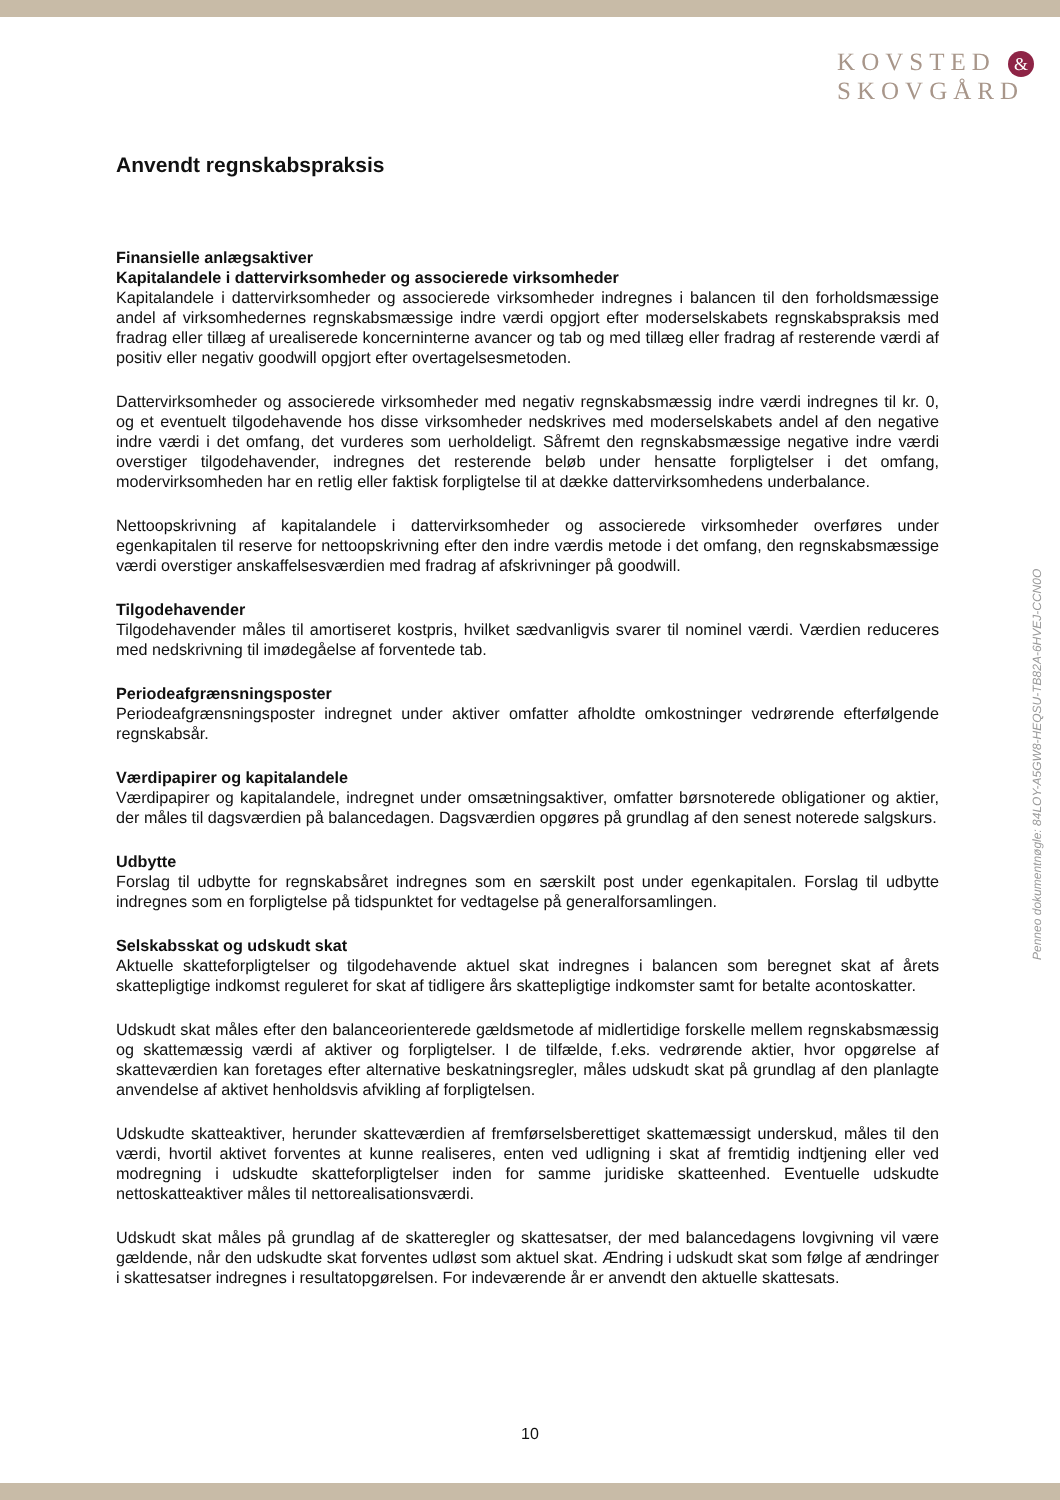KOVSTED &
SKOVGÅRD
Penneo dokumentnøgle: 84LOY-A5GW8-HEQSU-TB82A-6HVEJ-CCN0O
Anvendt regnskabspraksis
Finansielle anlægsaktiver
Kapitalandele i dattervirksomheder og associerede virksomheder
Kapitalandele i dattervirksomheder og associerede virksomheder indregnes i balancen til den forholdsmæssige andel af virksomhedernes regnskabsmæssige indre værdi opgjort efter moderselskabets regnskabspraksis med fradrag eller tillæg af urealiserede koncerninterne avancer og tab og med tillæg eller fradrag af resterende værdi af positiv eller negativ goodwill opgjort efter overtagelsesmetoden.
Dattervirksomheder og associerede virksomheder med negativ regnskabsmæssig indre værdi indregnes til kr. 0, og et eventuelt tilgodehavende hos disse virksomheder nedskrives med moderselskabets andel af den negative indre værdi i det omfang, det vurderes som uerholdeligt. Såfremt den regnskabsmæssige negative indre værdi overstiger tilgodehavender, indregnes det resterende beløb under hensatte forpligtelser i det omfang, modervirksomheden har en retlig eller faktisk forpligtelse til at dække dattervirksomhedens underbalance.
Nettoopskrivning af kapitalandele i dattervirksomheder og associerede virksomheder overføres under egenkapitalen til reserve for nettoopskrivning efter den indre værdis metode i det omfang, den regnskabsmæssige værdi overstiger anskaffelsesværdien med fradrag af afskrivninger på goodwill.
Tilgodehavender
Tilgodehavender måles til amortiseret kostpris, hvilket sædvanligvis svarer til nominel værdi. Værdien reduceres med nedskrivning til imødegåelse af forventede tab.
Periodeafgrænsningsposter
Periodeafgrænsningsposter indregnet under aktiver omfatter afholdte omkostninger vedrørende efterfølgende regnskabsår.
Værdipapirer og kapitalandele
Værdipapirer og kapitalandele, indregnet under omsætningsaktiver, omfatter børsnoterede obligationer og aktier, der måles til dagsværdien på balancedagen. Dagsværdien opgøres på grundlag af den senest noterede salgskurs.
Udbytte
Forslag til udbytte for regnskabsåret indregnes som en særskilt post under egenkapitalen. Forslag til udbytte indregnes som en forpligtelse på tidspunktet for vedtagelse på generalforsamlingen.
Selskabsskat og udskudt skat
Aktuelle skatteforpligtelser og tilgodehavende aktuel skat indregnes i balancen som beregnet skat af årets skattepligtige indkomst reguleret for skat af tidligere års skattepligtige indkomster samt for betalte acontoskatter.
Udskudt skat måles efter den balanceorienterede gældsmetode af midlertidige forskelle mellem regnskabsmæssig og skattemæssig værdi af aktiver og forpligtelser. I de tilfælde, f.eks. vedrørende aktier, hvor opgørelse af skatteværdien kan foretages efter alternative beskatningsregler, måles udskudt skat på grundlag af den planlagte anvendelse af aktivet henholdsvis afvikling af forpligtelsen.
Udskudte skatteaktiver, herunder skatteværdien af fremførselsberettiget skattemæssigt underskud, måles til den værdi, hvortil aktivet forventes at kunne realiseres, enten ved udligning i skat af fremtidig indtjening eller ved modregning i udskudte skatteforpligtelser inden for samme juridiske skatteenhed. Eventuelle udskudte nettoskatteaktiver måles til nettorealisationsværdi.
Udskudt skat måles på grundlag af de skatteregler og skattesatser, der med balancedagens lovgivning vil være gældende, når den udskudte skat forventes udløst som aktuel skat. Ændring i udskudt skat som følge af ændringer i skattesatser indregnes i resultatopgørelsen. For indeværende år er anvendt den aktuelle skattesats.
10